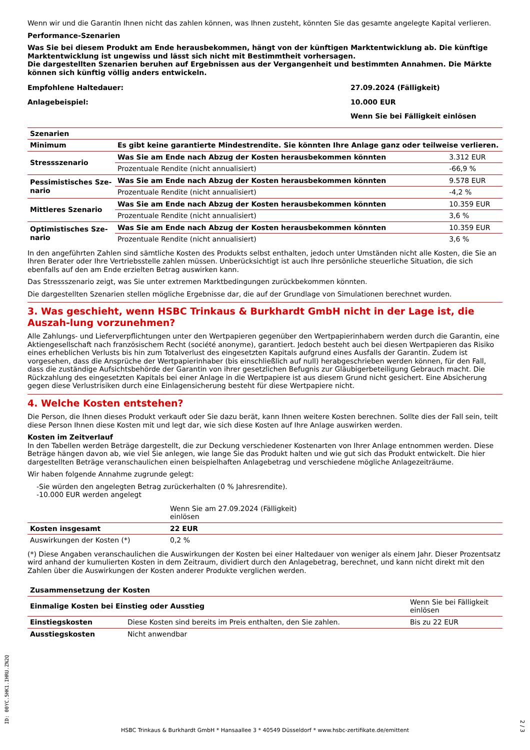Wenn wir und die Garantin Ihnen nicht das zahlen können, was Ihnen zusteht, könnten Sie das gesamte angelegte Kapital verlieren.
Performance-Szenarien
Was Sie bei diesem Produkt am Ende herausbekommen, hängt von der künftigen Marktentwicklung ab. Die künftige Marktentwicklung ist ungewiss und lässt sich nicht mit Bestimmtheit vorhersagen.
Die dargestellten Szenarien beruhen auf Ergebnissen aus der Vergangenheit und bestimmten Annahmen. Die Märkte können sich künftig völlig anders entwickeln.
| Empfohlene Haltedauer: | 27.09.2024 (Fälligkeit) |
| Anlagebeispiel: | 10.000 EUR |
| | Wenn Sie bei Fälligkeit einlösen |
| Szenarien | | |
| --- | --- | --- |
| Minimum | Es gibt keine garantierte Mindestrendite. Sie könnten Ihre Anlage ganz oder teilweise verlieren. | |
| Stressszenario | Was Sie am Ende nach Abzug der Kosten herausbekommen könnten | 3.312 EUR |
| | Prozentuale Rendite (nicht annualisiert) | -66,9 % |
| Pessimistisches Sze-nario | Was Sie am Ende nach Abzug der Kosten herausbekommen könnten | 9.578 EUR |
| | Prozentuale Rendite (nicht annualisiert) | -4,2 % |
| Mittleres Szenario | Was Sie am Ende nach Abzug der Kosten herausbekommen könnten | 10.359 EUR |
| | Prozentuale Rendite (nicht annualisiert) | 3,6 % |
| Optimistisches Sze-nario | Was Sie am Ende nach Abzug der Kosten herausbekommen könnten | 10.359 EUR |
| | Prozentuale Rendite (nicht annualisiert) | 3,6 % |
In den angeführten Zahlen sind sämtliche Kosten des Produkts selbst enthalten, jedoch unter Umständen nicht alle Kosten, die Sie an Ihren Berater oder Ihre Vertriebsstelle zahlen müssen. Unberücksichtigt ist auch Ihre persönliche steuerliche Situation, die sich ebenfalls auf den am Ende erzielten Betrag auswirken kann.
Das Stressszenario zeigt, was Sie unter extremen Marktbedingungen zurückbekommen könnten.
Die dargestellten Szenarien stellen mögliche Ergebnisse dar, die auf der Grundlage von Simulationen berechnet wurden.
3. Was geschieht, wenn HSBC Trinkaus & Burkhardt GmbH nicht in der Lage ist, die Auszah-lung vorzunehmen?
Alle Zahlungs- und Lieferverpflichtungen unter den Wertpapieren gegenüber den Wertpapierinhabern werden durch die Garantin, eine Aktiengesellschaft nach französischem Recht (société anonyme), garantiert. Jedoch besteht auch bei diesen Wertpapieren das Risiko eines erheblichen Verlusts bis hin zum Totalverlust des eingesetzten Kapitals aufgrund eines Ausfalls der Garantin. Zudem ist vorgesehen, dass die Ansprüche der Wertpapierinhaber (bis einschließlich auf null) herabgeschrieben werden können, für den Fall, dass die zuständige Aufsichtsbehörde der Garantin von ihrer gesetzlichen Befugnis zur Gläubigerbeteiligung Gebrauch macht. Die Rückzahlung des eingesetzten Kapitals bei einer Anlage in die Wertpapiere ist aus diesem Grund nicht gesichert. Eine Absicherung gegen diese Verlustrisiken durch eine Einlagensicherung besteht für diese Wertpapiere nicht.
4. Welche Kosten entstehen?
Die Person, die Ihnen dieses Produkt verkauft oder Sie dazu berät, kann Ihnen weitere Kosten berechnen. Sollte dies der Fall sein, teilt diese Person Ihnen diese Kosten mit und legt dar, wie sich diese Kosten auf Ihre Anlage auswirken werden.
Kosten im Zeitverlauf
In den Tabellen werden Beträge dargestellt, die zur Deckung verschiedener Kostenarten von Ihrer Anlage entnommen werden. Diese Beträge hängen davon ab, wie viel Sie anlegen, wie lange Sie das Produkt halten und wie gut sich das Produkt entwickelt. Die hier dargestellten Beträge veranschaulichen einen beispielhaften Anlagebetrag und verschiedene mögliche Anlagezeiträume.
Wir haben folgende Annahme zugrunde gelegt:
-Sie würden den angelegten Betrag zurückerhalten (0 % Jahresrendite).
-10.000 EUR werden angelegt
| | Wenn Sie am 27.09.2024 (Fälligkeit) einlösen | |
| Kosten insgesamt | 22 EUR | |
| Auswirkungen der Kosten (*) | 0,2 % | |
(*) Diese Angaben veranschaulichen die Auswirkungen der Kosten bei einer Haltedauer von weniger als einem Jahr. Dieser Prozentsatz wird anhand der kumulierten Kosten in dem Zeitraum, dividiert durch den Anlagebetrag, berechnet, und kann nicht direkt mit den Zahlen über die Auswirkungen der Kosten anderer Produkte verglichen werden.
| Zusammensetzung der Kosten | | |
| --- | --- | --- |
| Einmalige Kosten bei Einstieg oder Ausstieg | | Wenn Sie bei Fälligkeit einlösen |
| Einstiegskosten | Diese Kosten sind bereits im Preis enthalten, den Sie zahlen. | Bis zu 22 EUR |
| Ausstiegskosten | Nicht anwendbar | |
ID: 00YC.5HK1.IHRU.ZN2Q
2 / 3
HSBC Trinkaus & Burkhardt GmbH * Hansaallee 3 * 40549 Düsseldorf * www.hsbc-zertifikate.de/emittent